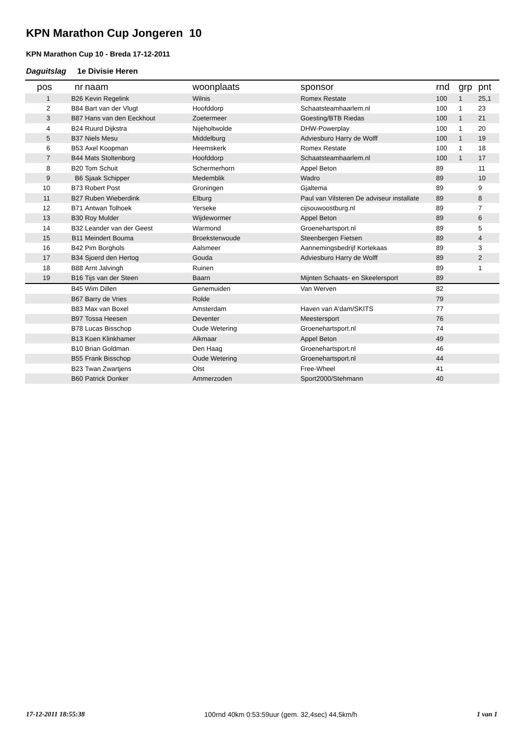KPN Marathon Cup Jongeren 10
KPN Marathon Cup 10 - Breda 17-12-2011
Daguitslag 1e Divisie Heren
| pos | nr | naam | woonplaats | sponsor | rnd | grp | pnt |
| --- | --- | --- | --- | --- | --- | --- | --- |
| 1 | B26 | Kevin Regelink | Wilnis | Romex Restate | 100 | 1 | 25,1 |
| 2 | B84 | Bart van der Vlugt | Hoofddorp | Schaatsteamhaarlem.nl | 100 | 1 | 23 |
| 3 | B87 | Hans van den Eeckhout | Zoetermeer | Goesting/BTB Riedas | 100 | 1 | 21 |
| 4 | B24 | Ruurd Dijkstra | Nijeholtwolde | DHW-Powerplay | 100 | 1 | 20 |
| 5 | B37 | Niels Mesu | Middelburg | Adviesburo Harry de Wolff | 100 | 1 | 19 |
| 6 | B53 | Axel Koopman | Heemskerk | Romex Restate | 100 | 1 | 18 |
| 7 | B44 | Mats Stoltenborg | Hoofddorp | Schaatsteamhaarlem.nl | 100 | 1 | 17 |
| 8 | B20 | Tom Schuit | Schermerhorn | Appel Beton | 89 | | 11 |
| 9 | B6 | Sjaak Schipper | Medemblik | Wadro | 89 | | 10 |
| 10 | B73 | Robert Post | Groningen | Gjaltema | 89 | | 9 |
| 11 | B27 | Ruben Wieberdink | Elburg | Paul van Vilsteren De adviseur installate | 89 | | 8 |
| 12 | B71 | Antwan Tolhoek | Yerseke | cijsouwoostburg.nl | 89 | | 7 |
| 13 | B30 | Roy Mulder | Wijdewormer | Appel Beton | 89 | | 6 |
| 14 | B32 | Leander van der Geest | Warmond | Groenehartsport.nl | 89 | | 5 |
| 15 | B11 | Meindert Bouma | Broeksterwoude | Steenbergen Fietsen | 89 | | 4 |
| 16 | B42 | Pim Borghols | Aalsmeer | Aannemingsbedrijf Kortekaas | 89 | | 3 |
| 17 | B34 | Sjoerd den Hertog | Gouda | Adviesburo Harry de Wolff | 89 | | 2 |
| 18 | B88 | Arnt Jalvingh | Ruinen | | 89 | | 1 |
| 19 | B16 | Tijs van der Steen | Baarn | Mijnten Schaats- en Skeelersport | 89 | | |
| | B45 | Wim Dillen | Genemuiden | Van Werven | 82 | | |
| | B67 | Barry de Vries | Rolde | | 79 | | |
| | B83 | Max van Boxel | Amsterdam | Haven van A'dam/SKITS | 77 | | |
| | B97 | Tossa Heesen | Deventer | Meestersport | 76 | | |
| | B78 | Lucas Bisschop | Oude Wetering | Groenehartsport.nl | 74 | | |
| | B13 | Koen Klinkhamer | Alkmaar | Appel Beton | 49 | | |
| | B10 | Brian Goldman | Den Haag | Groenehartsport.nl | 46 | | |
| | B55 | Frank Bisschop | Oude Wetering | Groenehartsport.nl | 44 | | |
| | B23 | Twan Zwartjens | Olst | Free-Wheel | 41 | | |
| | B60 | Patrick Donker | Ammerzoden | Sport2000/Stehmann | 40 | | |
17-12-2011 18:55:38 100rnd 40km 0:53:59uur (gem. 32,4sec) 44,5km/h 1 van 1